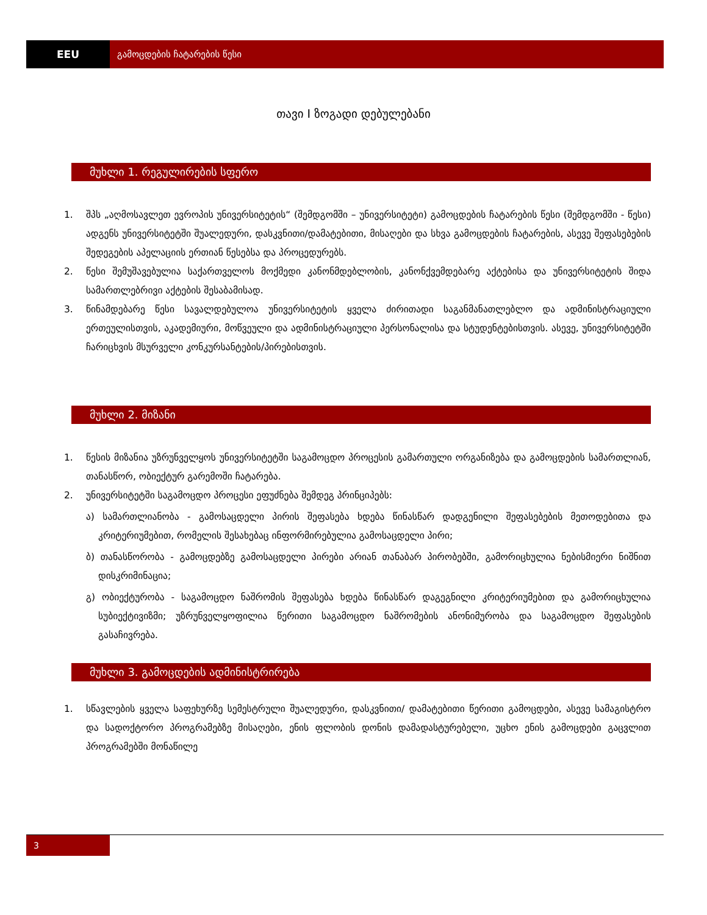EEU გამოცდების ჩატარების წესი
თავი I ზოგადი დებულებანი
მუხლი 1. რეგულირების სფერო
1. შპს „აღმოსავლეთ ევროპის უნივერსიტეტის“ (შემდგომში – უნივერსიტეტი) გამოცდების ჩატარების წესი (შემდგომში - წესი) ადგენს უნივერსიტეტში შუალედური, დასკვნითი/დამატებითი, მისაღები და სხვა გამოცდების ჩატარების, ასევე შეფასებების შედეგების აპელაციის ერთიან წესებსა და პროცედურებს.
2. წესი შემუშავებულია საქართველოს მოქმედი კანონმდებლობის, კანონქვემდებარე აქტებისა და უნივერსიტეტის შიდა სამართლებრივი აქტების შესაბამისად.
3. წინამდებარე წესი სავალდებულოა უნივერსიტეტის ყველა ძირითადი საგანმანათლებლო და ადმინისტრაციული ერთეულისთვის, აკადემიური, მოწვეული და ადმინისტრაციული პერსონალისა და სტუდენტებისთვის. ასევე, უნივერსიტეტში ჩარიცხვის მსურველი კონკურსანტების/პირებისთვის.
მუხლი 2. მიზანი
1. წესის მიზანია უზრუნველყოს უნივერსიტეტში საგამოცდო პროცესის გამართული ორგანიზება და გამოცდების სამართლიან, თანასწორ, ობიექტურ გარემოში ჩატარება.
2. უნივერსიტეტში საგამოცდო პროცესი ეფუძნება შემდეგ პრინციპებს:
ა) სამართლიანობა - გამოსაცდელი პირის შეფასება ხდება წინასწარ დადგენილი შეფასებების მეთოდებითა და კრიტერიუმებით, რომელის შესახებაც ინფორმირებულია გამოსაცდელი პირი;
ბ) თანასწორობა - გამოცდებზე გამოსაცდელი პირები არიან თანაბარ პირობებში, გამორიცხულია ნებისმიერი ნიშნით დისკრიმინაცია;
გ) ობიექტურობა - საგამოცდო ნაშრომის შეფასება ხდება წინასწარ დაგეგნილი კრიტერიუმებით და გამორიცხულია სუბიექტივიზმი; უზრუნველყოფილია წერითი საგამოცდო ნაშრომების ანონიმურობა და საგამოცდო შეფასების გასაჩივრება.
მუხლი 3. გამოცდების ადმინისტრირება
1. სწავლების ყველა საფეხურზე სემესტრული შუალედური, დასკვნითი/ დამატებითი წერითი გამოცდები, ასევე სამაგისტრო და სადოქტორო პროგრამებზე მისაღები, ენის ფლობის დონის დამადასტურებელი, უცხო ენის გამოცდები გაცვლით პროგრამებში მონაწილე
3